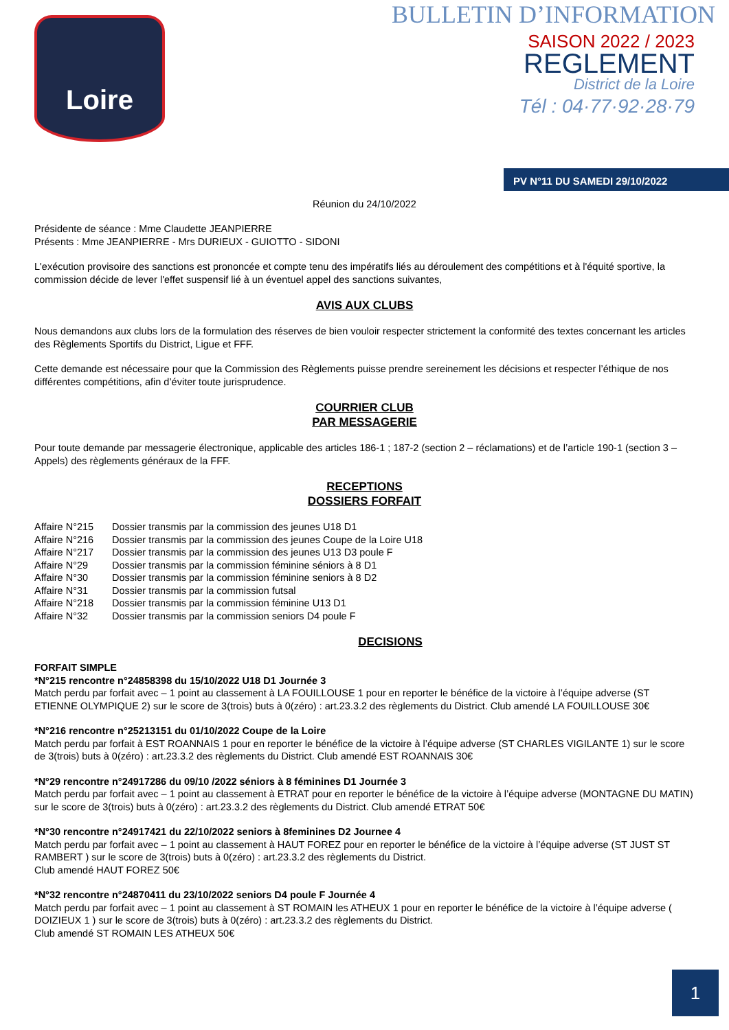Loire
BULLETIN D’INFORMATION
SAISON 2022 / 2023
REGLEMENT
District de la Loire
Tél : 04·77·92·28·79
PV N°11 DU SAMEDI 29/10/2022
Réunion du 24/10/2022
Présidente de séance : Mme Claudette JEANPIERRE
Présents : Mme JEANPIERRE - Mrs DURIEUX - GUIOTTO - SIDONI
L'exécution provisoire des sanctions est prononcée et compte tenu des impératifs liés au déroulement des compétitions et à l'équité sportive, la commission décide de lever l'effet suspensif lié à un éventuel appel des sanctions suivantes,
AVIS AUX CLUBS
Nous demandons aux clubs lors de la formulation des réserves de bien vouloir respecter strictement la conformité des textes concernant les articles des Règlements Sportifs du District, Ligue et FFF.
Cette demande est nécessaire pour que la Commission des Règlements puisse prendre sereinement les décisions et respecter l’éthique de nos différentes compétitions, afin d’éviter toute jurisprudence.
COURRIER CLUB
PAR MESSAGERIE
Pour toute demande par messagerie électronique, applicable des articles 186-1 ; 187-2 (section 2 – réclamations) et de l’article 190-1 (section 3 – Appels) des règlements généraux de la FFF.
RECEPTIONS
DOSSIERS FORFAIT
Affaire N°215 Dossier transmis par la commission des jeunes U18 D1
Affaire N°216 Dossier transmis par la commission des jeunes Coupe de la Loire U18
Affaire N°217 Dossier transmis par la commission des jeunes U13 D3 poule F
Affaire N°29 Dossier transmis par la commission féminine séniors à 8 D1
Affaire N°30 Dossier transmis par la commission féminine seniors à 8 D2
Affaire N°31 Dossier transmis par la commission futsal
Affaire N°218 Dossier transmis par la commission féminine U13 D1
Affaire N°32 Dossier transmis par la commission seniors D4 poule F
DECISIONS
FORFAIT SIMPLE
*N°215 rencontre n°24858398 du 15/10/2022 U18 D1 Journée 3
Match perdu par forfait avec – 1 point au classement à LA FOUILLOUSE 1 pour en reporter le bénéfice de la victoire à l’équipe adverse (ST ETIENNE OLYMPIQUE 2) sur le score de 3(trois) buts à 0(zéro) : art.23.3.2 des règlements du District. Club amendé LA FOUILLOUSE 30€
*N°216 rencontre n°25213151 du 01/10/2022 Coupe de la Loire
Match perdu par forfait à EST ROANNAIS 1 pour en reporter le bénéfice de la victoire à l’équipe adverse (ST CHARLES VIGILANTE 1) sur le score de 3(trois) buts à 0(zéro) : art.23.3.2 des règlements du District. Club amendé EST ROANNAIS 30€
*N°29 rencontre n°24917286 du 09/10 /2022 séniors à 8 féminines D1 Journée 3
Match perdu par forfait avec – 1 point au classement à ETRAT pour en reporter le bénéfice de la victoire à l’équipe adverse (MONTAGNE DU MATIN) sur le score de 3(trois) buts à 0(zéro) : art.23.3.2 des règlements du District. Club amendé ETRAT 50€
*N°30 rencontre n°24917421 du 22/10/2022 seniors à 8feminines D2 Journee 4
Match perdu par forfait avec – 1 point au classement à HAUT FOREZ pour en reporter le bénéfice de la victoire à l’équipe adverse (ST JUST ST RAMBERT ) sur le score de 3(trois) buts à 0(zéro) : art.23.3.2 des règlements du District.
Club amendé HAUT FOREZ 50€
*N°32 rencontre n°24870411 du 23/10/2022 seniors D4 poule F Journée 4
Match perdu par forfait avec – 1 point au classement à ST ROMAIN les ATHEUX 1 pour en reporter le bénéfice de la victoire à l’équipe adverse ( DOIZIEUX 1 ) sur le score de 3(trois) buts à 0(zéro) : art.23.3.2 des règlements du District.
Club amendé ST ROMAIN LES ATHEUX 50€
1